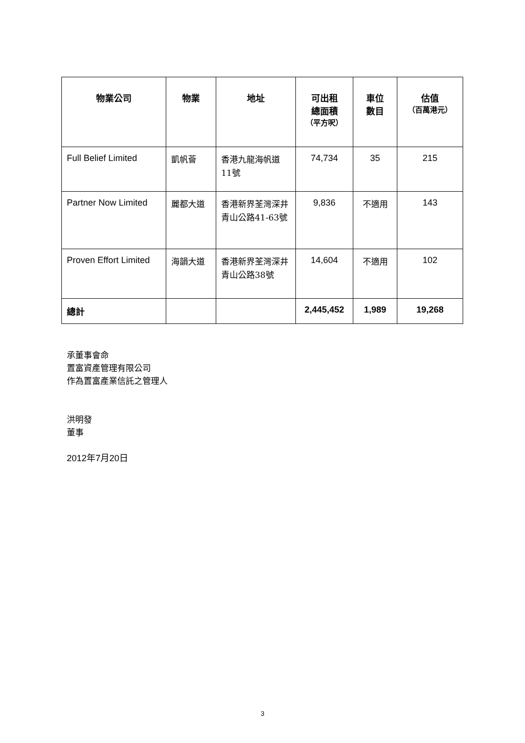| 物業公司 | 物業 | 地址 | 可出租 總面積 （平方呎） | 車位 數目 | 估值 （百萬港元） |
| --- | --- | --- | --- | --- | --- |
| Full Belief Limited | 凱帆薈 | 香港九龍海帆道11號 | 74,734 | 35 | 215 |
| Partner Now Limited | 麗都大道 | 香港新界荃灣深井青山公路41-63號 | 9,836 | 不適用 | 143 |
| Proven Effort Limited | 海韻大道 | 香港新界荃灣深井青山公路38號 | 14,604 | 不適用 | 102 |
| 總計 | | | 2,445,452 | 1,989 | 19,268 |
承董事會命
置富資產管理有限公司
作為置富產業信託之管理人
洪明發
董事
2012年7月20日
3